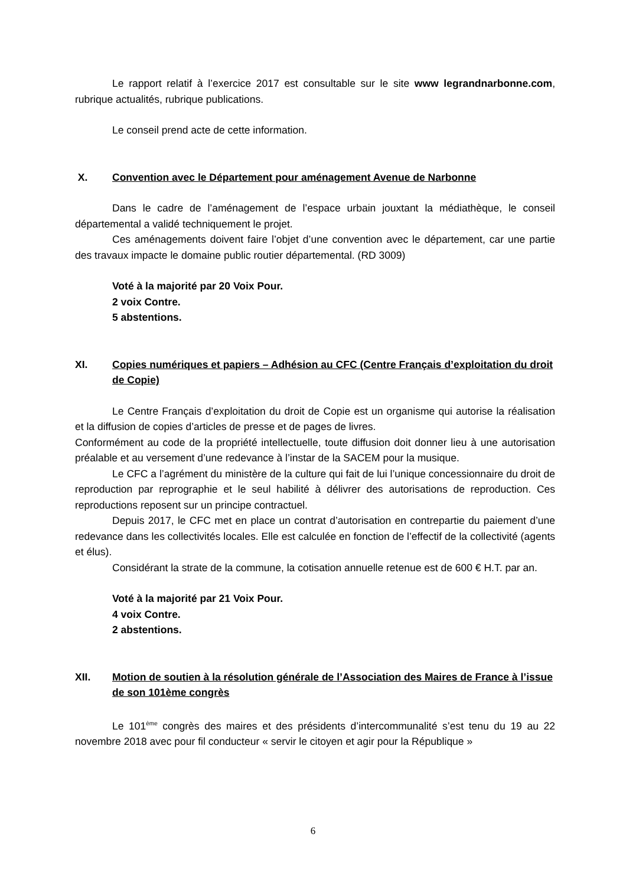Le rapport relatif à l’exercice 2017 est consultable sur le site www legrandnarbonne.com, rubrique actualités, rubrique publications.
Le conseil prend acte de cette information.
X. Convention avec le Département pour aménagement Avenue de Narbonne
Dans le cadre de l’aménagement de l’espace urbain jouxtant la médiathèque, le conseil départemental a validé techniquement le projet.
Ces aménagements doivent faire l’objet d’une convention avec le département, car une partie des travaux impacte le domaine public routier départemental. (RD 3009)
Voté à la majorité par 20 Voix Pour.
2 voix Contre.
5 abstentions.
XI. Copies numériques et papiers – Adhésion au CFC (Centre Français d’exploitation du droit de Copie)
Le Centre Français d’exploitation du droit de Copie est un organisme qui autorise la réalisation et la diffusion de copies d’articles de presse et de pages de livres.
Conformément au code de la propriété intellectuelle, toute diffusion doit donner lieu à une autorisation préalable et au versement d’une redevance à l’instar de la SACEM pour la musique.
Le CFC a l’agrément du ministère de la culture qui fait de lui l’unique concessionnaire du droit de reproduction par reprographie et le seul habilité à délivrer des autorisations de reproduction. Ces reproductions reposent sur un principe contractuel.
Depuis 2017, le CFC met en place un contrat d’autorisation en contrepartie du paiement d’une redevance dans les collectivités locales. Elle est calculée en fonction de l’effectif de la collectivité (agents et élus).
Considérant la strate de la commune, la cotisation annuelle retenue est de 600 € H.T. par an.
Voté à la majorité par 21 Voix Pour.
4 voix Contre.
2 abstentions.
XII. Motion de soutien à la résolution générale de l’Association des Maires de France à l’issue de son 101ème congrès
Le 101<sup>ème</sup> congrès des maires et des présidents d’intercommunalité s’est tenu du 19 au 22 novembre 2018 avec pour fil conducteur « servir le citoyen et agir pour la République »
6